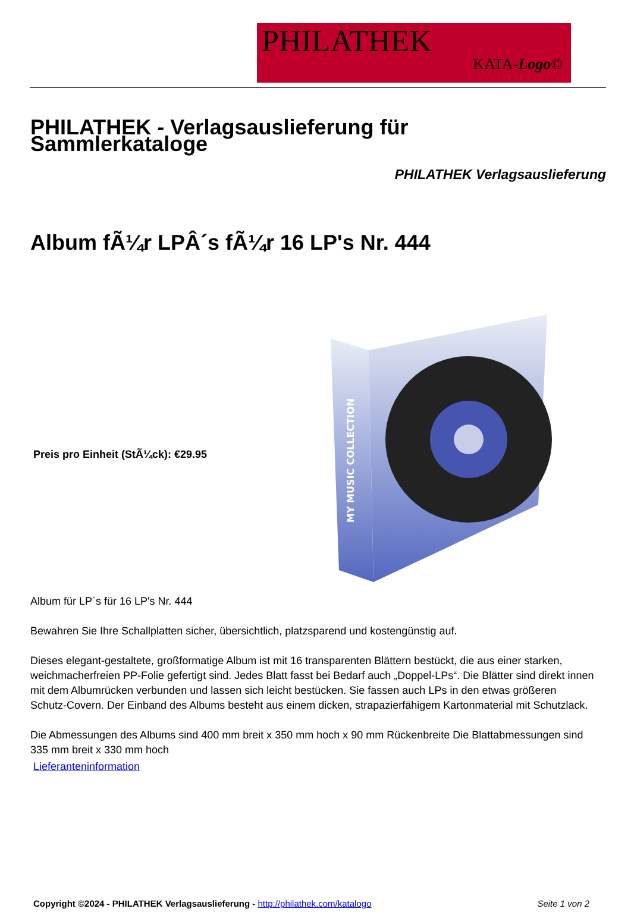PHILATHEK
KATA-Logo©
PHILATHEK - Verlagsauslieferung für Sammlerkataloge
PHILATHEK Verlagsauslieferung
Album fÃ¼r LPÂ´s fÃ¼r 16 LP's Nr. 444
Preis pro Einheit (StÃ¼ck): €29.95
MY MUSIC COLLECTION
Album für LP´s für 16 LP's Nr. 444
Bewahren Sie Ihre Schallplatten sicher, übersichtlich, platzsparend und kostengünstig auf.
Dieses elegant-gestaltete, großformatige Album ist mit 16 transparenten Blättern bestückt, die aus einer starken, weichmacherfreien PP-Folie gefertigt sind. Jedes Blatt fasst bei Bedarf auch „Doppel-LPs“. Die Blätter sind direkt innen mit dem Albumrücken verbunden und lassen sich leicht bestücken. Sie fassen auch LPs in den etwas größeren Schutz-Covern. Der Einband des Albums besteht aus einem dicken, strapazierfähigem Kartonmaterial mit Schutzlack.
Die Abmessungen des Albums sind 400 mm breit x 350 mm hoch x 90 mm Rückenbreite Die Blattabmessungen sind 335 mm breit x 330 mm hoch
Lieferanteninformation
Copyright ©2024 - PHILATHEK Verlagsauslieferung - http://philathek.com/katalogo Seite 1 von 2